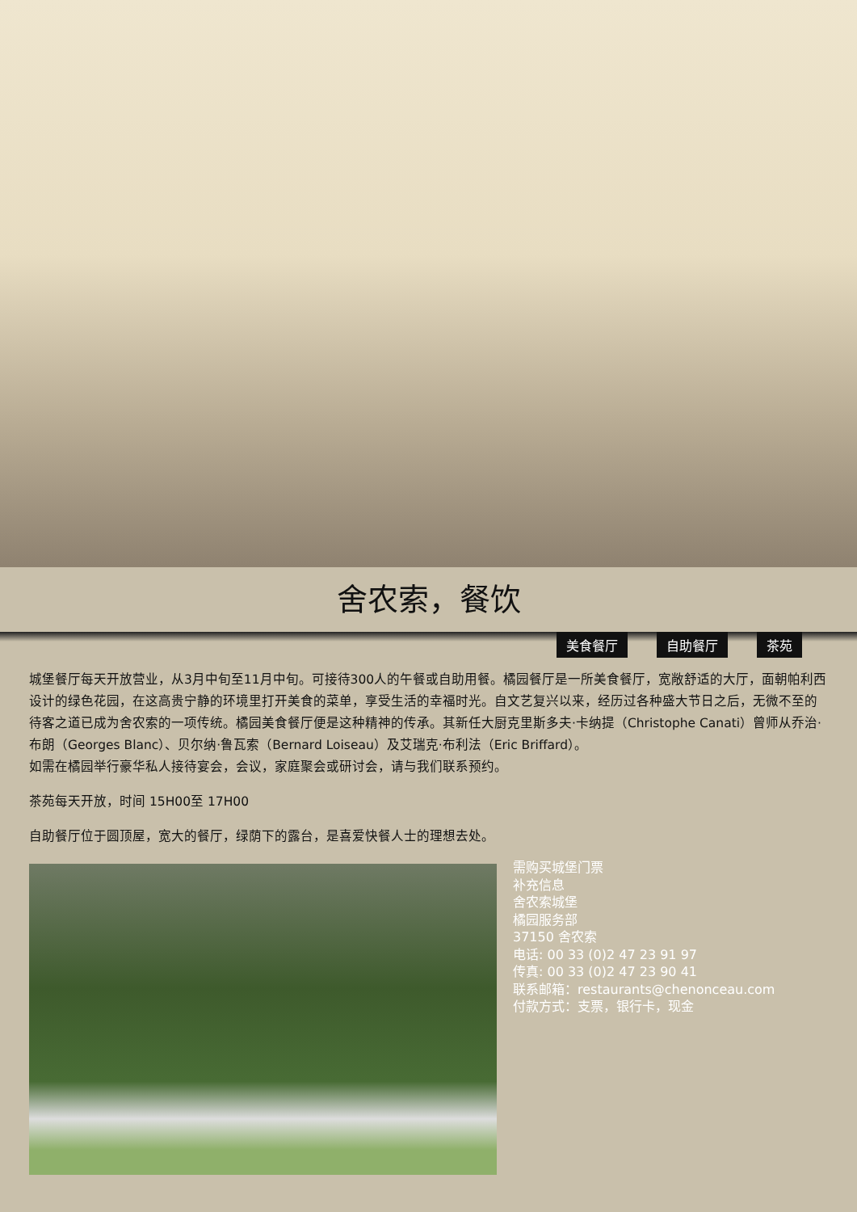舍农索，餐饮
美食餐厅 自助餐厅 茶苑
城堡餐厅每天开放营业，从3月中旬至11月中旬。可接待300人的午餐或自助用餐。橘园餐厅是一所美食餐厅，宽敞舒适的大厅，面朝帕利西设计的绿色花园，在这高贵宁静的环境里打开美食的菜单，享受生活的幸福时光。自文艺复兴以来，经历过各种盛大节日之后，无微不至的待客之道已成为舍农索的一项传统。橘园美食餐厅便是这种精神的传承。其新任大厨克里斯多夫·卡纳提（Christophe Canati）曾师从乔治·布朗（Georges Blanc）、贝尔纳·鲁瓦索（Bernard Loiseau）及艾瑞克·布利法（Eric Briffard）。
如需在橘园举行豪华私人接待宴会，会议，家庭聚会或研讨会，请与我们联系预约。
茶苑每天开放，时间 15H00至 17H00
自助餐厅位于圆顶屋，宽大的餐厅，绿荫下的露台，是喜爱快餐人士的理想去处。
需购买城堡门票
补充信息
舍农索城堡
橘园服务部
37150 舍农索
电话: 00 33 (0)2 47 23 91 97
传真: 00 33 (0)2 47 23 90 41
联系邮箱：restaurants@chenonceau.com
付款方式：支票，银行卡，现金